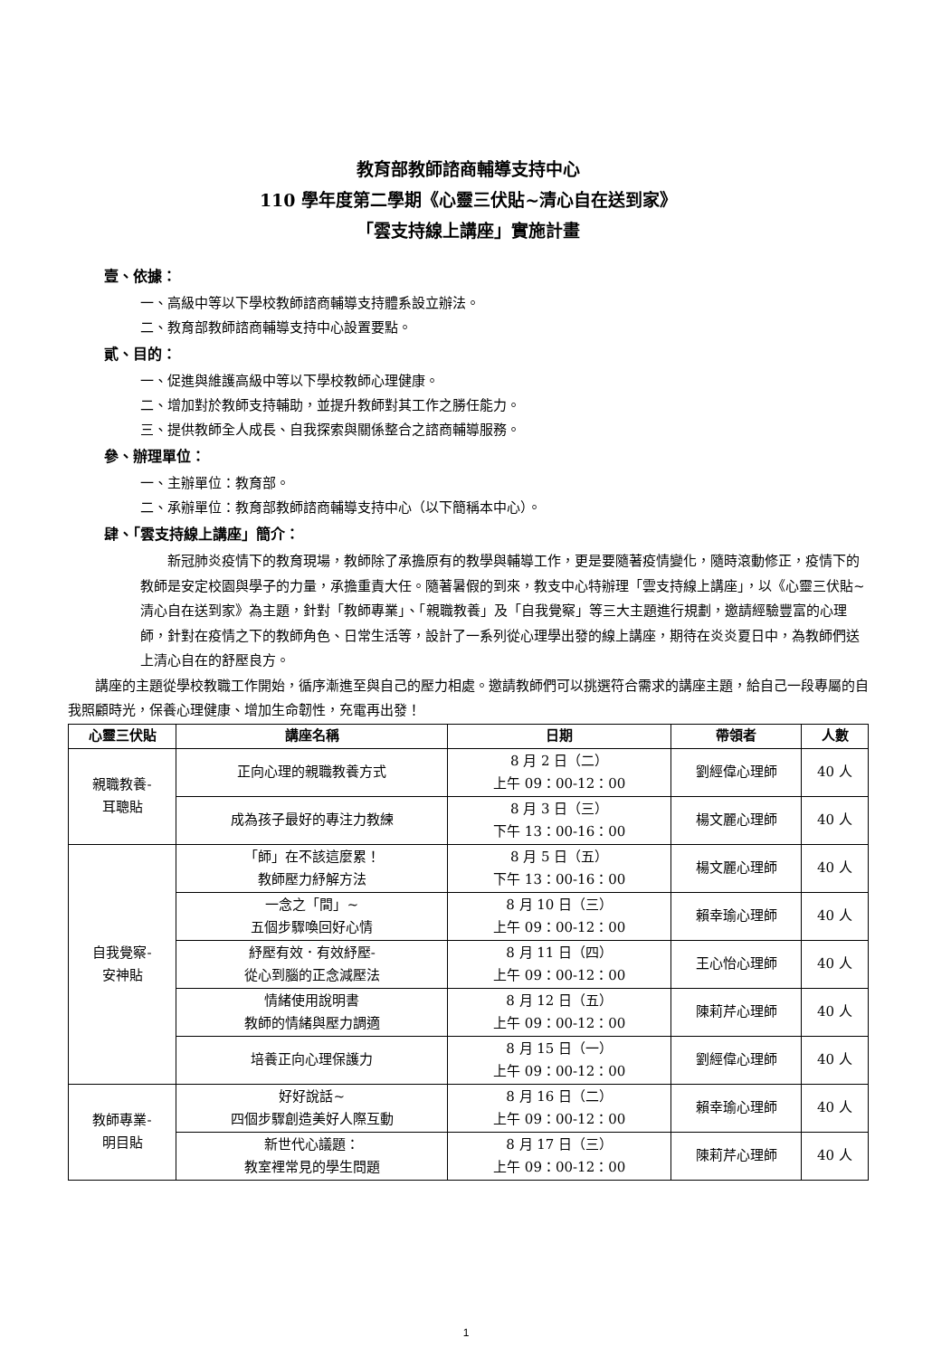教育部教師諮商輔導支持中心
110 學年度第二學期《心靈三伏貼~清心自在送到家》
「雲支持線上講座」實施計畫
壹、依據：
一、高級中等以下學校教師諮商輔導支持體系設立辦法。
二、教育部教師諮商輔導支持中心設置要點。
貳、目的：
一、促進與維護高級中等以下學校教師心理健康。
二、增加對於教師支持輔助，並提升教師對其工作之勝任能力。
三、提供教師全人成長、自我探索與關係整合之諮商輔導服務。
參、辦理單位：
一、主辦單位：教育部。
二、承辦單位：教育部教師諮商輔導支持中心（以下簡稱本中心）。
肆、「雲支持線上講座」簡介：
新冠肺炎疫情下的教育現場，教師除了承擔原有的教學與輔導工作，更是要隨著疫情變化，隨時滾動修正，疫情下的教師是安定校園與學子的力量，承擔重責大任。隨著暑假的到來，教支中心特辦理「雲支持線上講座」，以《心靈三伏貼~清心自在送到家》為主題，針對「教師專業」、「親職教養」及「自我覺察」等三大主題進行規劃，邀請經驗豐富的心理師，針對在疫情之下的教師角色、日常生活等，設計了一系列從心理學出發的線上講座，期待在炎炎夏日中，為教師們送上清心自在的舒壓良方。
講座的主題從學校教職工作開始，循序漸進至與自己的壓力相處。邀請教師們可以挑選符合需求的講座主題，給自己一段專屬的自我照顧時光，保養心理健康、增加生命韌性，充電再出發！
| 心靈三伏貼 | 講座名稱 | 日期 | 帶領者 | 人數 |
| --- | --- | --- | --- | --- |
| 親職教養- 耳聰貼 | 正向心理的親職教養方式 | 8 月 2 日（二） 上午 09：00-12：00 | 劉經偉心理師 | 40 人 |
| | 成為孩子最好的專注力教練 | 8 月 3 日（三） 下午 13：00-16：00 | 楊文麗心理師 | 40 人 |
| 自我覺察- 安神貼 | 「師」在不該這麼累！ 教師壓力紓解方法 | 8 月 5 日（五） 下午 13：00-16：00 | 楊文麗心理師 | 40 人 |
| | 一念之「間」~ 五個步驟喚回好心情 | 8 月 10 日（三） 上午 09：00-12：00 | 賴幸瑜心理師 | 40 人 |
| | 紓壓有效．有效紓壓- 從心到腦的正念減壓法 | 8 月 11 日（四） 上午 09：00-12：00 | 王心怡心理師 | 40 人 |
| | 情緒使用說明書 教師的情緒與壓力調適 | 8 月 12 日（五） 上午 09：00-12：00 | 陳莉芹心理師 | 40 人 |
| | 培養正向心理保護力 | 8 月 15 日（一） 上午 09：00-12：00 | 劉經偉心理師 | 40 人 |
| 教師專業- 明目貼 | 好好說話~ 四個步驟創造美好人際互動 | 8 月 16 日（二） 上午 09：00-12：00 | 賴幸瑜心理師 | 40 人 |
| | 新世代心議題： 教室裡常見的學生問題 | 8 月 17 日（三） 上午 09：00-12：00 | 陳莉芹心理師 | 40 人 |
1